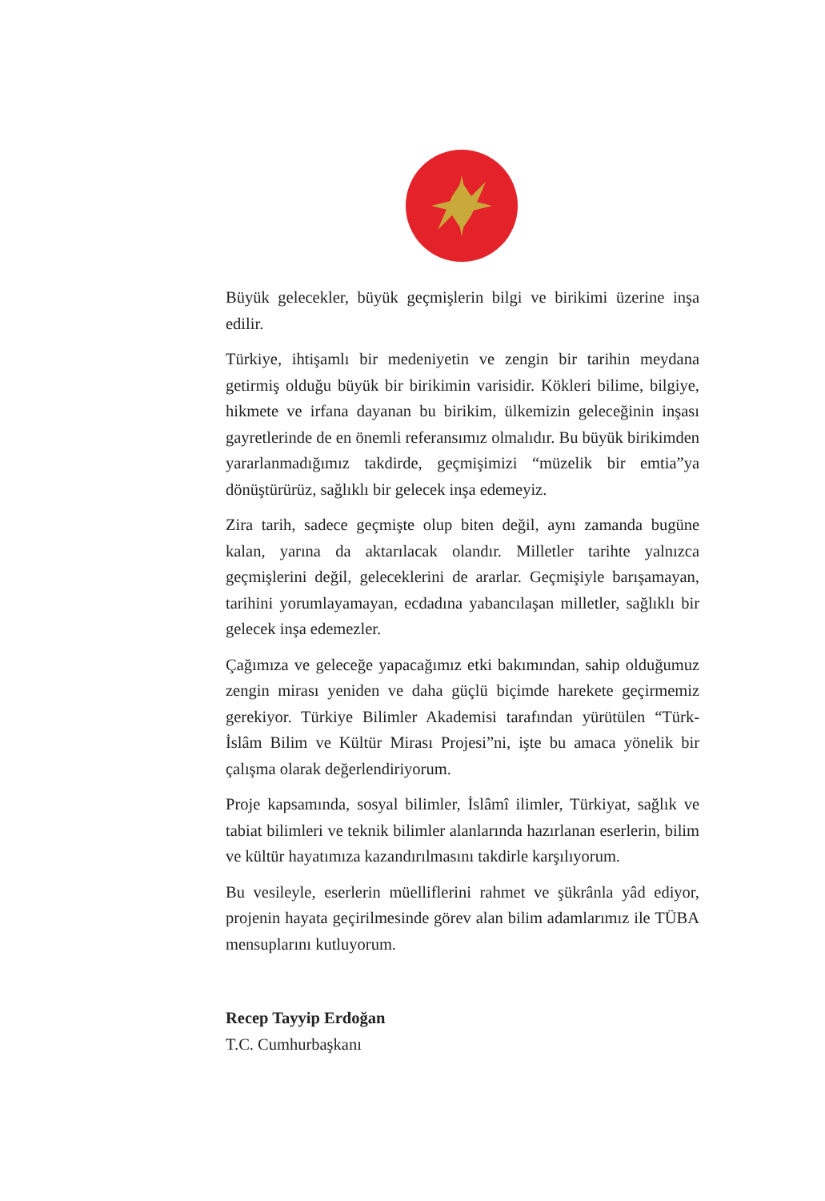Büyük gelecekler, büyük geçmişlerin bilgi ve birikimi üzerine inşa edilir.
Türkiye, ihtişamlı bir medeniyetin ve zengin bir tarihin meydana getirmiş olduğu büyük bir birikimin varisidir. Kökleri bilime, bilgiye, hikmete ve irfana dayanan bu birikim, ülkemizin geleceğinin inşası gayretlerinde de en önemli referansımız olmalıdır. Bu büyük birikimden yararlanmadığımız takdirde, geçmişimizi “müzelik bir emtia”ya dönüştürürüz, sağlıklı bir gelecek inşa edemeyiz.
Zira tarih, sadece geçmişte olup biten değil, aynı zamanda bugüne kalan, yarına da aktarılacak olandır. Milletler tarihte yalnızca geçmişlerini değil, geleceklerini de ararlar. Geçmişiyle barışamayan, tarihini yorumlayamayan, ecdadına yabancılaşan milletler, sağlıklı bir gelecek inşa edemezler.
Çağımıza ve geleceğe yapacağımız etki bakımından, sahip olduğumuz zengin mirası yeniden ve daha güçlü biçimde harekete geçirmemiz gerekiyor. Türkiye Bilimler Akademisi tarafından yürütülen “Türk-İslâm Bilim ve Kültür Mirası Projesi”ni, işte bu amaca yönelik bir çalışma olarak değerlendiriyorum.
Proje kapsamında, sosyal bilimler, İslâmî ilimler, Türkiyat, sağlık ve tabiat bilimleri ve teknik bilimler alanlarında hazırlanan eserlerin, bilim ve kültür hayatımıza kazandırılmasını takdirle karşılıyorum.
Bu vesileyle, eserlerin müelliflerini rahmet ve şükrânla yâd ediyor, projenin hayata geçirilmesinde görev alan bilim adamlarımız ile TÜBA mensuplarını kutluyorum.
Recep Tayyip Erdoğan
T.C. Cumhurbaşkanı